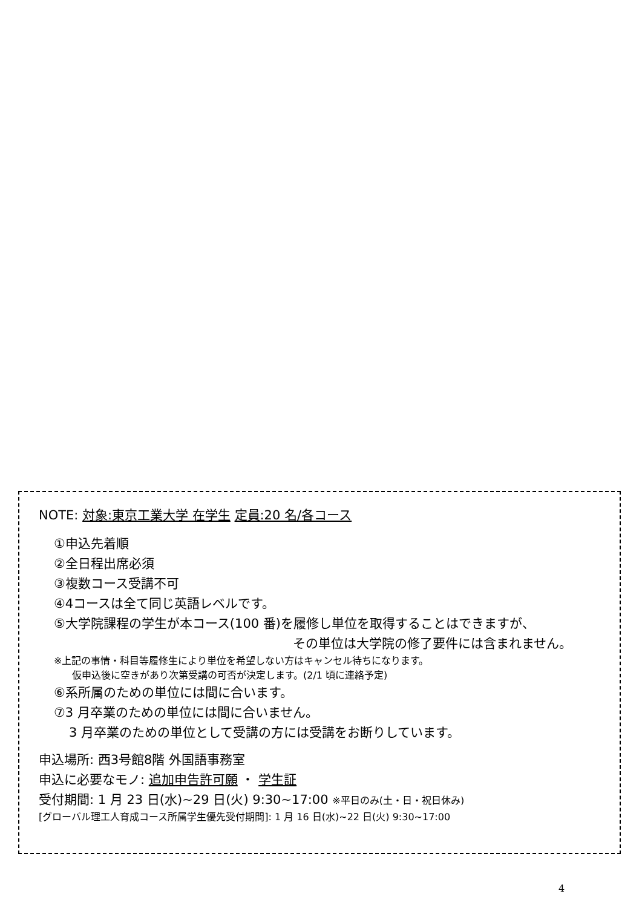NOTE: 対象:東京工業大学 在学生 定員:20 名/各コース
①申込先着順
②全日程出席必須
③複数コース受講不可
④4コースは全て同じ英語レベルです。
⑤大学院課程の学生が本コース(100 番)を履修し単位を取得することはできますが、
その単位は大学院の修了要件には含まれません。
※上記の事情・科目等履修生により単位を希望しない方はキャンセル待ちになります。
仮申込後に空きがあり次第受講の可否が決定します。(2/1 頃に連絡予定)
⑥系所属のための単位には間に合います。
⑦3 月卒業のための単位には間に合いません。
3 月卒業のための単位として受講の方には受講をお断りしています。
申込場所: 西3号館8階 外国語事務室
申込に必要なモノ: 追加申告許可願 ・ 学生証
受付期間: 1 月 23 日(水)~29 日(火) 9:30~17:00 ※平日のみ(土・日・祝日休み)
[グローバル理工人育成コース所属学生優先受付期間]: 1 月 16 日(水)~22 日(火) 9:30~17:00
4